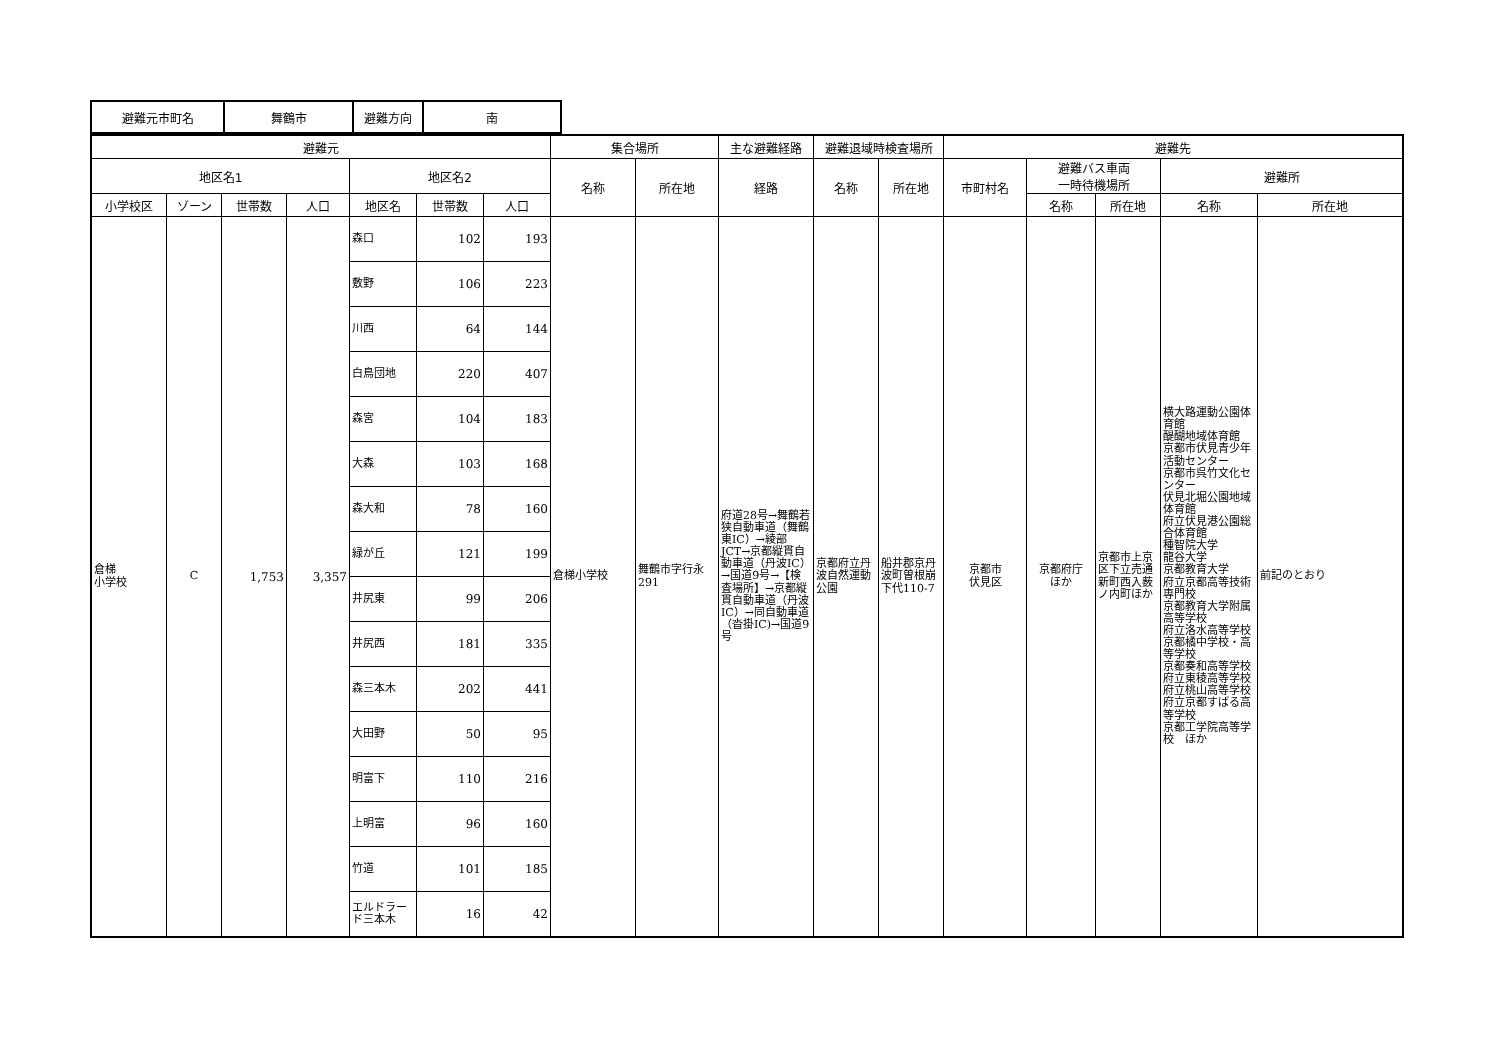| 避難元市町名 | 舞鶴市 | 避難方向 | 南 |
| 避難元 | | | | | | | 集合場所 | | 主な避難経路 | 避難退域時検査場所 | | 避難先 | | | | |
| --- | --- | --- | --- | --- | --- | --- | --- | --- | --- | --- | --- | --- | --- | --- | --- | --- |
| 地区名1 | | | | 地区名2 | | | 名称 | 所在地 | 経路 | 名称 | 所在地 | 市町村名 | 避難バス車両 一時待機場所 | | 避難所 | |
| 小学校区 | ゾーン | 世帯数 | 人口 | 地区名 | 世帯数 | 人口 | | | | | | | 名称 | 所在地 | 名称 | 所在地 |
| 倉梯 小学校 | C | 1,753 | 3,357 | 森口 | 102 | 193 | 倉梯小学校 | 舞鶴市字行永291 | 府道28号→舞鶴若狭自動車道（舞鶴東IC）→綾部JCT→京都縦貫自動車道（丹波IC）→国道9号→【検査場所】→京都縦貫自動車道（丹波IC）→同自動車道（沓掛IC)→国道9号 | 京都府立丹波自然運動公園 | 船井郡京丹波町曽根崩下代110-7 | 京都市 伏見区 | 京都府庁 ほか | 京都市上京区下立売通新町西入薮ノ内町ほか | 横大路運動公園体育館 醍醐地域体育館 京都市伏見青少年活動センター 京都市呉竹文化センター 伏見北堀公園地域体育館 府立伏見港公園総合体育館 種智院大学 龍谷大学 京都教育大学 府立京都高等技術専門校 京都教育大学附属高等学校 府立洛水高等学校 京都橘中学校・高等学校 京都奏和高等学校 府立東稜高等学校 府立桃山高等学校 府立京都すばる高等学校 京都工学院高等学校 ほか | 前記のとおり |
| | | | | 敷野 | 106 | 223 | | | | | | | | | | |
| | | | | 川西 | 64 | 144 | | | | | | | | | | |
| | | | | 白鳥団地 | 220 | 407 | | | | | | | | | | |
| | | | | 森宮 | 104 | 183 | | | | | | | | | | |
| | | | | 大森 | 103 | 168 | | | | | | | | | | |
| | | | | 森大和 | 78 | 160 | | | | | | | | | | |
| | | | | 緑が丘 | 121 | 199 | | | | | | | | | | |
| | | | | 井尻東 | 99 | 206 | | | | | | | | | | |
| | | | | 井尻西 | 181 | 335 | | | | | | | | | | |
| | | | | 森三本木 | 202 | 441 | | | | | | | | | | |
| | | | | 大田野 | 50 | 95 | | | | | | | | | | |
| | | | | 明富下 | 110 | 216 | | | | | | | | | | |
| | | | | 上明富 | 96 | 160 | | | | | | | | | | |
| | | | | 竹道 | 101 | 185 | | | | | | | | | | |
| | | | | エルドラード三本木 | 16 | 42 | | | | | | | | | | |